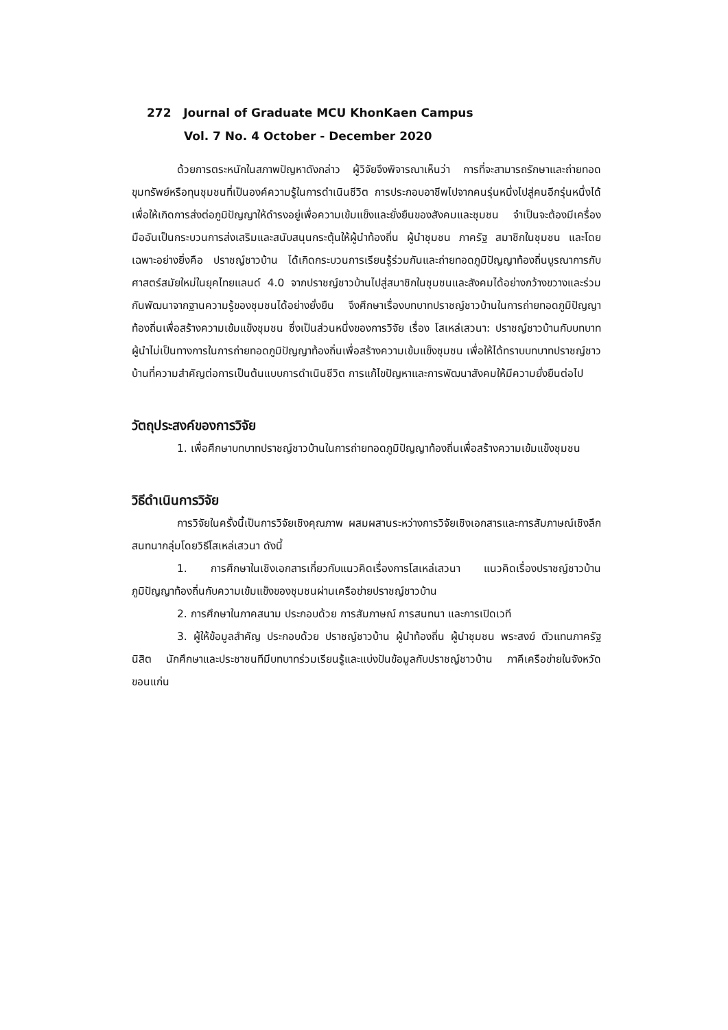272 Journal of Graduate MCU KhonKaen Campus
Vol. 7 No. 4 October - December 2020
ด้วยการตระหนักในสภาพปัญหาดังกล่าว ผู้วิจัยจึงพิจารณาเห็นว่า การที่จะสามารถรักษาและถ่ายทอดขุมทรัพย์หรือทุนชุมชนที่เป็นองค์ความรู้ในการดำเนินชีวิต การประกอบอาชีพไปจากคนรุ่นหนึ่งไปสู่คนอีกรุ่นหนึ่งได้ เพื่อให้เกิดการส่งต่อภูมิปัญญาให้ดำรงอยู่เพื่อความเข้มแข็งและยั่งยืนของสังคมและชุมชน จำเป็นจะต้องมีเครื่องมืออันเป็นกระบวนการส่งเสริมและสนับสนุนกระตุ้นให้ผู้นำท้องถิ่น ผู้นำชุมชน ภาครัฐ สมาชิกในชุมชน และโดยเฉพาะอย่างยิ่งคือ ปราชญ์ชาวบ้าน ได้เกิดกระบวนการเรียนรู้ร่วมกันและถ่ายทอดภูมิปัญญาท้องถิ่นบูรณาการกับศาสตร์สมัยใหม่ในยุคไทยแลนด์ 4.0 จากปราชญ์ชาวบ้านไปสู่สมาชิกในชุมชนและสังคมได้อย่างกว้างขวางและร่วมกันพัฒนาจากฐานความรู้ของชุมชนได้อย่างยั่งยืน จึงศึกษาเรื่องบทบาทปราชญ์ชาวบ้านในการถ่ายทอดภูมิปัญญาท้องถิ่นเพื่อสร้างความเข้มแข็งชุมชน ซึ่งเป็นส่วนหนึ่งของการวิจัย เรื่อง โสเหล่เสวนา: ปราชญ์ชาวบ้านกับบทบาทผู้นำไม่เป็นทางการในการถ่ายทอดภูมิปัญญาท้องถิ่นเพื่อสร้างความเข้มแข็งชุมชน เพื่อให้ได้ทราบบทบาทปราชญ์ชาวบ้านที่ความสำคัญต่อการเป็นต้นแบบการดำเนินชีวิต การแก้ไขปัญหาและการพัฒนาสังคมให้มีความยั่งยืนต่อไป
วัตถุประสงค์ของการวิจัย
1. เพื่อศึกษาบทบาทปราชญ์ชาวบ้านในการถ่ายทอดภูมิปัญญาท้องถิ่นเพื่อสร้างความเข้มแข็งชุมชน
วิธีดำเนินการวิจัย
การวิจัยในครั้งนี้เป็นการวิจัยเชิงคุณภาพ ผสมผสานระหว่างการวิจัยเชิงเอกสารและการสัมภาษณ์เชิงลึก สนทนากลุ่มโดยวิธีโสเหล่เสวนา ดังนี้
1. การศึกษาในเชิงเอกสารเกี่ยวกับแนวคิดเรื่องการโสเหล่เสวนา แนวคิดเรื่องปราชญ์ชาวบ้าน ภูมิปัญญาท้องถิ่นกับความเข้มแข็งของชุมชนผ่านเครือข่ายปราชญ์ชาวบ้าน
2. การศึกษาในภาคสนาม ประกอบด้วย การสัมภาษณ์ การสนทนา และการเปิดเวที
3. ผู้ให้ข้อมูลสำคัญ ประกอบด้วย ปราชญ์ชาวบ้าน ผู้นำท้องถิ่น ผู้นำชุมชน พระสงฆ์ ตัวแทนภาครัฐ นิสิต นักศึกษาและประชาชนทีมีบทบาทร่วมเรียนรู้และแบ่งปันข้อมูลกับปราชญ์ชาวบ้าน ภาคีเครือข่ายในจังหวัดขอนแก่น